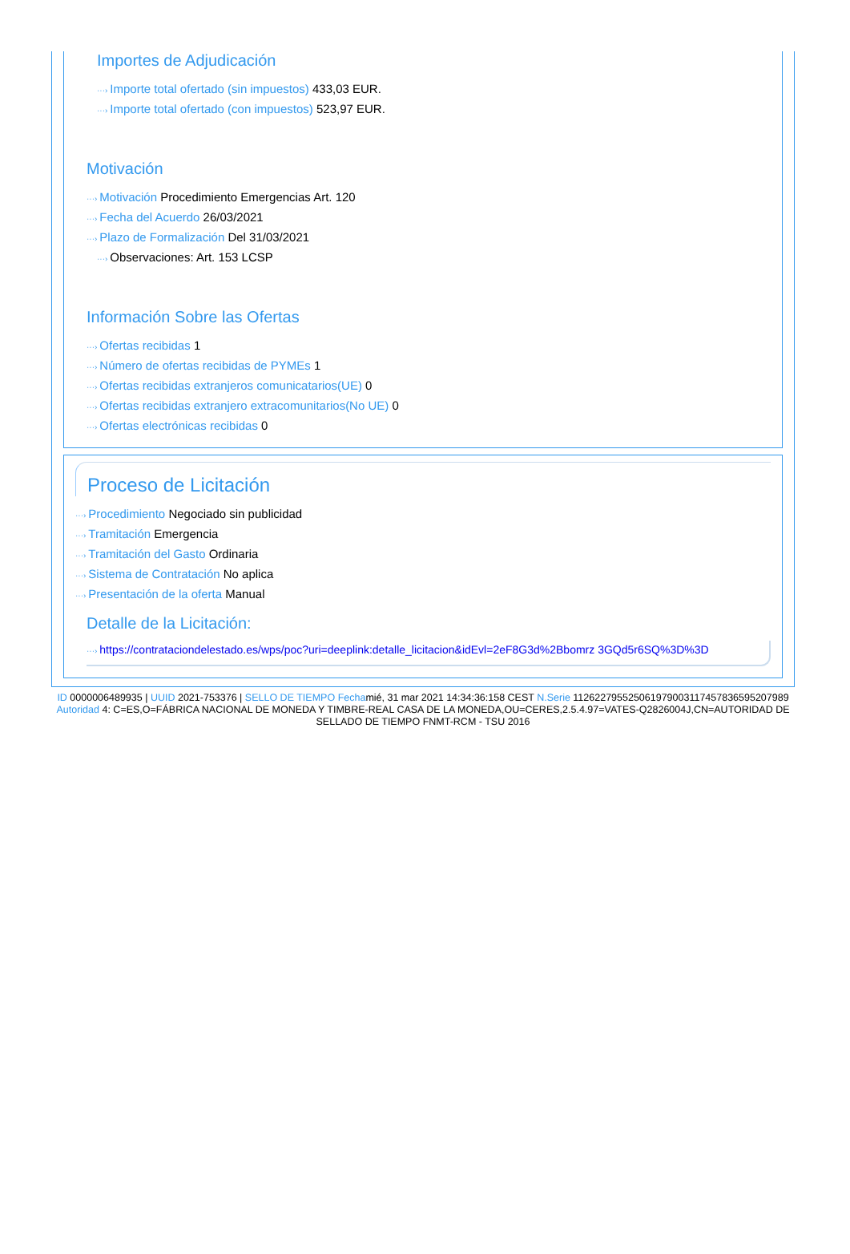Importes de Adjudicación
···› Importe total ofertado (sin impuestos) 433,03 EUR.
···› Importe total ofertado (con impuestos) 523,97 EUR.
Motivación
···› Motivación Procedimiento Emergencias Art. 120
···› Fecha del Acuerdo 26/03/2021
···› Plazo de Formalización Del 31/03/2021
···› Observaciones: Art. 153 LCSP
Información Sobre las Ofertas
···› Ofertas recibidas 1
···› Número de ofertas recibidas de PYMEs 1
···› Ofertas recibidas extranjeros comunicatarios(UE) 0
···› Ofertas recibidas extranjero extracomunitarios(No UE) 0
···› Ofertas electrónicas recibidas 0
Proceso de Licitación
···› Procedimiento Negociado sin publicidad
···› Tramitación Emergencia
···› Tramitación del Gasto Ordinaria
···› Sistema de Contratación No aplica
···› Presentación de la oferta Manual
Detalle de la Licitación:
···› https://contrataciondelestado.es/wps/poc?uri=deeplink:detalle_licitacion&idEvl=2eF8G3d%2Bbomrz 3GQd5r6SQ%3D%3D
ID 0000006489935 | UUID 2021-753376 | SELLO DE TIEMPO Fechamié, 31 mar 2021 14:34:36:158 CEST N.Serie 112622795525061979003117457836595207989 Autoridad 4: C=ES,O=FÁBRICA NACIONAL DE MONEDA Y TIMBRE-REAL CASA DE LA MONEDA,OU=CERES,2.5.4.97=VATES-Q2826004J,CN=AUTORIDAD DE SELLADO DE TIEMPO FNMT-RCM - TSU 2016